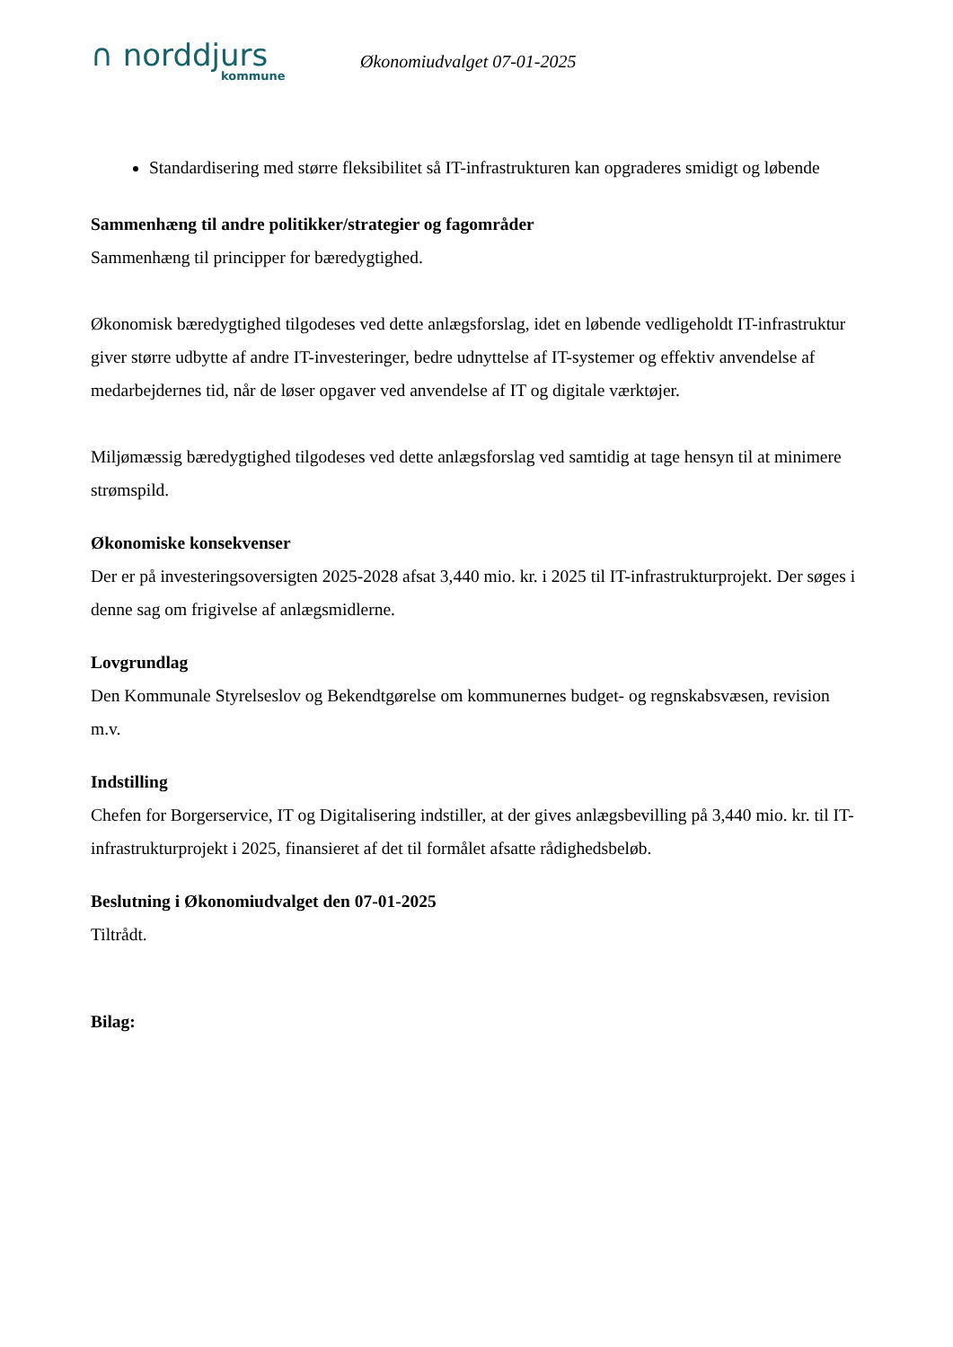∩ norddjurs
kommune
Økonomiudvalget 07-01-2025
Standardisering med større fleksibilitet så IT-infrastrukturen kan opgraderes smidigt og løbende
Sammenhæng til andre politikker/strategier og fagområder
Sammenhæng til principper for bæredygtighed.
Økonomisk bæredygtighed tilgodeses ved dette anlægsforslag, idet en løbende vedligeholdt IT-infrastruktur giver større udbytte af andre IT-investeringer, bedre udnyttelse af IT-systemer og effektiv anvendelse af medarbejdernes tid, når de løser opgaver ved anvendelse af IT og digitale værktøjer.
Miljømæssig bæredygtighed tilgodeses ved dette anlægsforslag ved samtidig at tage hensyn til at minimere strømspild.
Økonomiske konsekvenser
Der er på investeringsoversigten 2025-2028 afsat 3,440 mio. kr. i 2025 til IT-infrastrukturprojekt. Der søges i denne sag om frigivelse af anlægsmidlerne.
Lovgrundlag
Den Kommunale Styrelseslov og Bekendtgørelse om kommunernes budget- og regnskabsvæsen, revision m.v.
Indstilling
Chefen for Borgerservice, IT og Digitalisering indstiller, at der gives anlægsbevilling på 3,440 mio. kr. til IT-infrastrukturprojekt i 2025, finansieret af det til formålet afsatte rådighedsbeløb.
Beslutning i Økonomiudvalget den 07-01-2025
Tiltrådt.
Bilag: